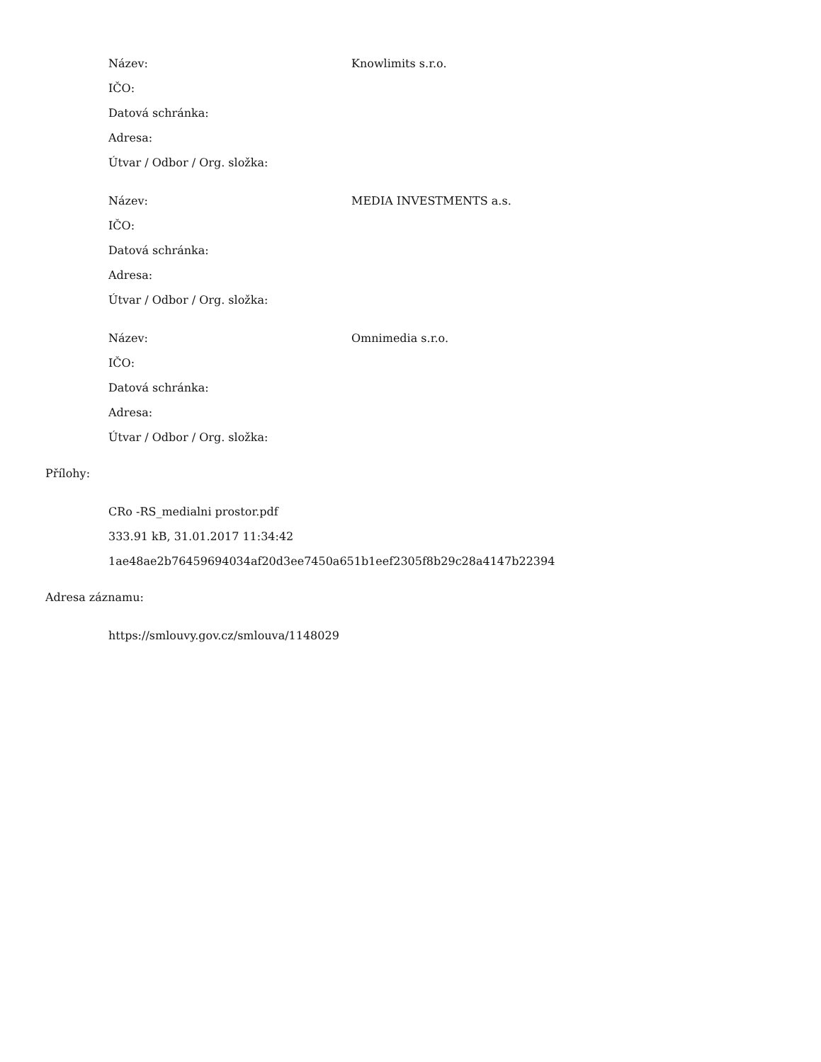Název: Knowlimits s.r.o.
IČO:
Datová schránka:
Adresa:
Útvar / Odbor / Org. složka:
Název: MEDIA INVESTMENTS a.s.
IČO:
Datová schránka:
Adresa:
Útvar / Odbor / Org. složka:
Název: Omnimedia s.r.o.
IČO:
Datová schránka:
Adresa:
Útvar / Odbor / Org. složka:
Přílohy:
CRo -RS_medialni prostor.pdf
333.91 kB, 31.01.2017 11:34:42
1ae48ae2b76459694034af20d3ee7450a651b1eef2305f8b29c28a4147b22394
Adresa záznamu:
https://smlouvy.gov.cz/smlouva/1148029